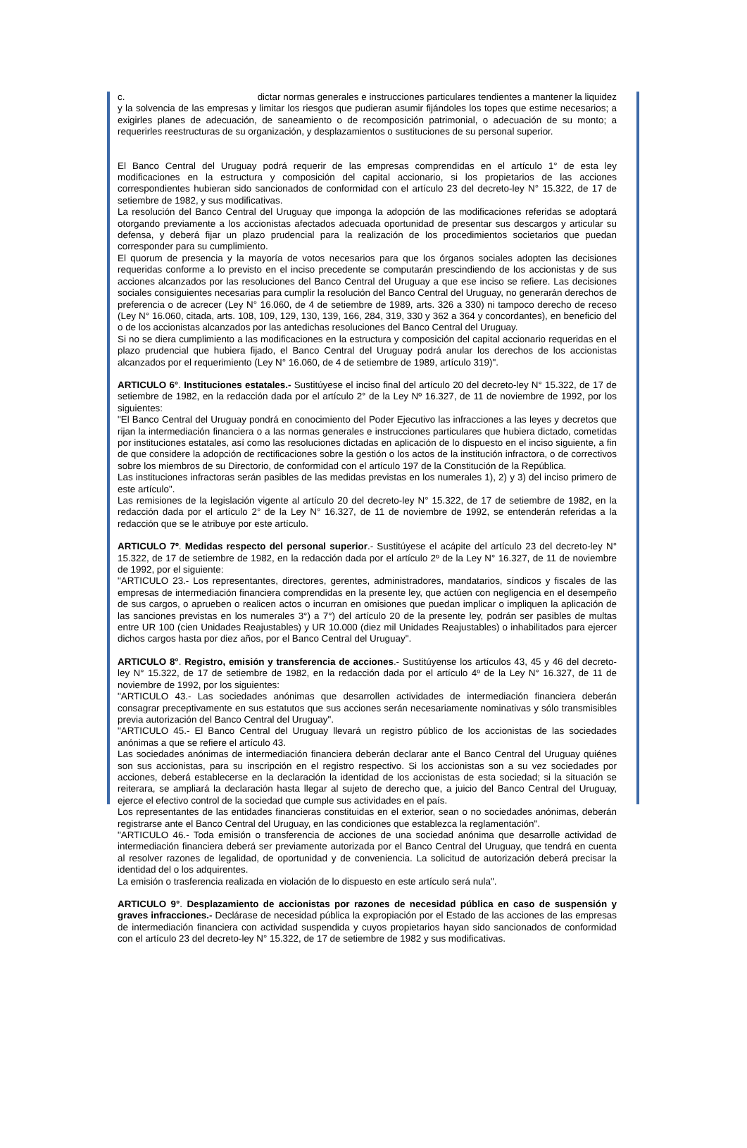c. dictar normas generales e instrucciones particulares tendientes a mantener la liquidez y la solvencia de las empresas y limitar los riesgos que pudieran asumir fijándoles los topes que estime necesarios; a exigirles planes de adecuación, de saneamiento o de recomposición patrimonial, o adecuación de su monto; a requerirles reestructuras de su organización, y desplazamientos o sustituciones de su personal superior.
El Banco Central del Uruguay podrá requerir de las empresas comprendidas en el artículo 1° de esta ley modificaciones en la estructura y composición del capital accionario, si los propietarios de las acciones correspondientes hubieran sido sancionados de conformidad con el artículo 23 del decreto-ley N° 15.322, de 17 de setiembre de 1982, y sus modificativas.
La resolución del Banco Central del Uruguay que imponga la adopción de las modificaciones referidas se adoptará otorgando previamente a los accionistas afectados adecuada oportunidad de presentar sus descargos y articular su defensa, y deberá fijar un plazo prudencial para la realización de los procedimientos societarios que puedan corresponder para su cumplimiento.
El quorum de presencia y la mayoría de votos necesarios para que los órganos sociales adopten las decisiones requeridas conforme a lo previsto en el inciso precedente se computarán prescindiendo de los accionistas y de sus acciones alcanzados por las resoluciones del Banco Central del Uruguay a que ese inciso se refiere. Las decisiones sociales consiguientes necesarias para cumplir la resolución del Banco Central del Uruguay, no generarán derechos de preferencia o de acrecer (Ley N° 16.060, de 4 de setiembre de 1989, arts. 326 a 330) ni tampoco derecho de receso (Ley N° 16.060, citada, arts. 108, 109, 129, 130, 139, 166, 284, 319, 330 y 362 a 364 y concordantes), en beneficio del o de los accionistas alcanzados por las antedichas resoluciones del Banco Central del Uruguay.
Si no se diera cumplimiento a las modificaciones en la estructura y composición del capital accionario requeridas en el plazo prudencial que hubiera fijado, el Banco Central del Uruguay podrá anular los derechos de los accionistas alcanzados por el requerimiento (Ley N° 16.060, de 4 de setiembre de 1989, artículo 319)".
ARTICULO 6°. Instituciones estatales.- Sustitúyese el inciso final del artículo 20 del decreto-ley N° 15.322, de 17 de setiembre de 1982, en la redacción dada por el artículo 2° de la Ley Nº 16.327, de 11 de noviembre de 1992, por los siguientes:
"El Banco Central del Uruguay pondrá en conocimiento del Poder Ejecutivo las infracciones a las leyes y decretos que rijan la intermediación financiera o a las normas generales e instrucciones particulares que hubiera dictado, cometidas por instituciones estatales, así como las resoluciones dictadas en aplicación de lo dispuesto en el inciso siguiente, a fin de que considere la adopción de rectificaciones sobre la gestión o los actos de la institución infractora, o de correctivos sobre los miembros de su Directorio, de conformidad con el artículo 197 de la Constitución de la República.
Las instituciones infractoras serán pasibles de las medidas previstas en los numerales 1), 2) y 3) del inciso primero de este artículo".
Las remisiones de la legislación vigente al artículo 20 del decreto-ley N° 15.322, de 17 de setiembre de 1982, en la redacción dada por el artículo 2° de la Ley N° 16.327, de 11 de noviembre de 1992, se entenderán referidas a la redacción que se le atribuye por este artículo.
ARTICULO 7º. Medidas respecto del personal superior.- Sustitúyese el acápite del artículo 23 del decreto-ley N° 15.322, de 17 de setiembre de 1982, en la redacción dada por el artículo 2º de la Ley N° 16.327, de 11 de noviembre de 1992, por el siguiente:
"ARTICULO 23.- Los representantes, directores, gerentes, administradores, mandatarios, síndicos y fiscales de las empresas de intermediación financiera comprendidas en la presente ley, que actúen con negligencia en el desempeño de sus cargos, o aprueben o realicen actos o incurran en omisiones que puedan implicar o impliquen la aplicación de las sanciones previstas en los numerales 3°) a 7°) del artículo 20 de la presente ley, podrán ser pasibles de multas entre UR 100 (cien Unidades Reajustables) y UR 10.000 (diez mil Unidades Reajustables) o inhabilitados para ejercer dichos cargos hasta por diez años, por el Banco Central del Uruguay".
ARTICULO 8°. Registro, emisión y transferencia de acciones.- Sustitúyense los artículos 43, 45 y 46 del decreto-ley N° 15.322, de 17 de setiembre de 1982, en la redacción dada por el artículo 4º de la Ley N° 16.327, de 11 de noviembre de 1992, por los siguientes:
"ARTICULO 43.- Las sociedades anónimas que desarrollen actividades de intermediación financiera deberán consagrar preceptivamente en sus estatutos que sus acciones serán necesariamente nominativas y sólo transmisibles previa autorización del Banco Central del Uruguay".
"ARTICULO 45.- El Banco Central del Uruguay llevará un registro público de los accionistas de las sociedades anónimas a que se refiere el artículo 43.
Las sociedades anónimas de intermediación financiera deberán declarar ante el Banco Central del Uruguay quiénes son sus accionistas, para su inscripción en el registro respectivo. Si los accionistas son a su vez sociedades por acciones, deberá establecerse en la declaración la identidad de los accionistas de esta sociedad; si la situación se reiterara, se ampliará la declaración hasta llegar al sujeto de derecho que, a juicio del Banco Central del Uruguay, ejerce el efectivo control de la sociedad que cumple sus actividades en el país.
Los representantes de las entidades financieras constituidas en el exterior, sean o no sociedades anónimas, deberán registrarse ante el Banco Central del Uruguay, en las condiciones que establezca la reglamentación".
"ARTICULO 46.- Toda emisión o transferencia de acciones de una sociedad anónima que desarrolle actividad de intermediación financiera deberá ser previamente autorizada por el Banco Central del Uruguay, que tendrá en cuenta al resolver razones de legalidad, de oportunidad y de conveniencia. La solicitud de autorización deberá precisar la identidad del o los adquirentes.
La emisión o trasferencia realizada en violación de lo dispuesto en este artículo será nula".
ARTICULO 9°. Desplazamiento de accionistas por razones de necesidad pública en caso de suspensión y graves infracciones.- Declárase de necesidad pública la expropiación por el Estado de las acciones de las empresas de intermediación financiera con actividad suspendida y cuyos propietarios hayan sido sancionados de conformidad con el artículo 23 del decreto-ley N° 15.322, de 17 de setiembre de 1982 y sus modificativas.